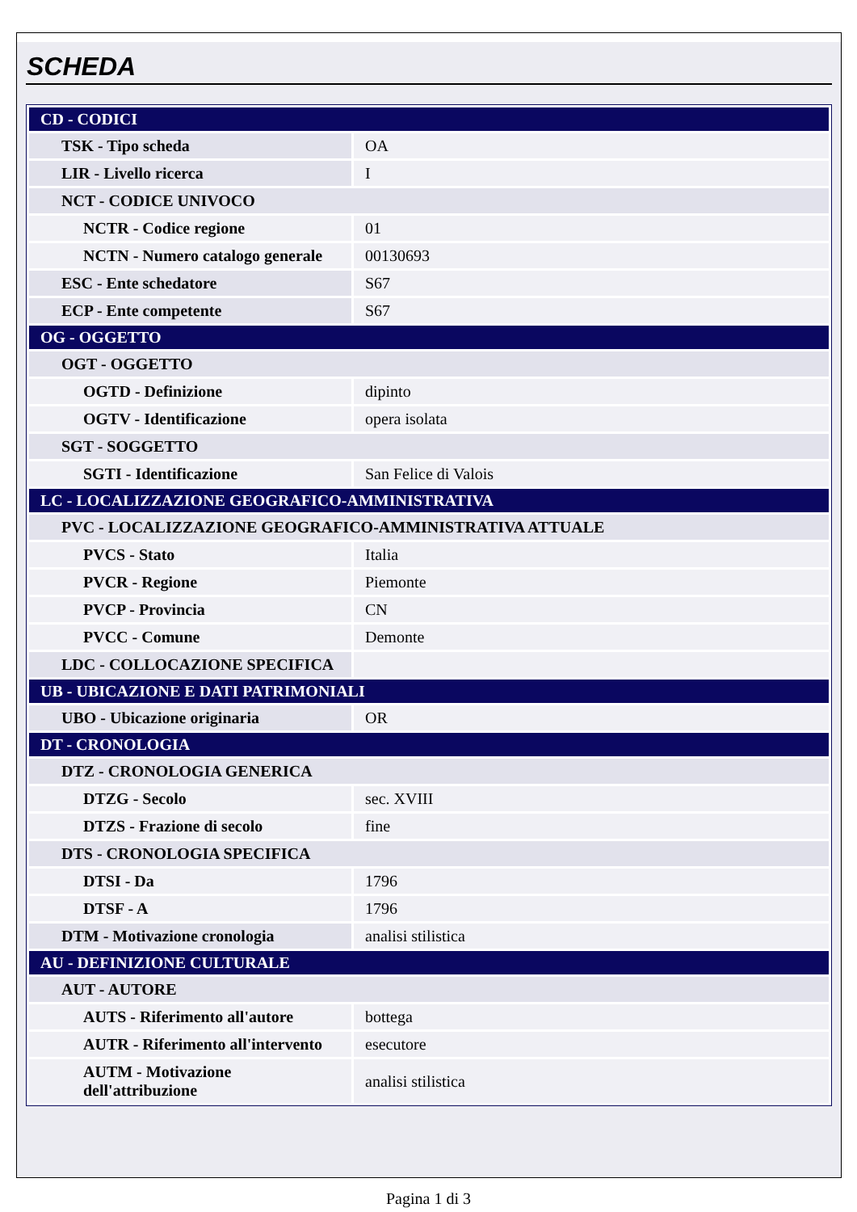SCHEDA
| CD - CODICI | |
| TSK - Tipo scheda | OA |
| LIR - Livello ricerca | I |
| NCT - CODICE UNIVOCO | |
| NCTR - Codice regione | 01 |
| NCTN - Numero catalogo generale | 00130693 |
| ESC - Ente schedatore | S67 |
| ECP - Ente competente | S67 |
| OG - OGGETTO | |
| OGT - OGGETTO | |
| OGTD - Definizione | dipinto |
| OGTV - Identificazione | opera isolata |
| SGT - SOGGETTO | |
| SGTI - Identificazione | San Felice di Valois |
| LC - LOCALIZZAZIONE GEOGRAFICO-AMMINISTRATIVA | |
| PVC - LOCALIZZAZIONE GEOGRAFICO-AMMINISTRATIVA ATTUALE | |
| PVCS - Stato | Italia |
| PVCR - Regione | Piemonte |
| PVCP - Provincia | CN |
| PVCC - Comune | Demonte |
| LDC - COLLOCAZIONE SPECIFICA | |
| UB - UBICAZIONE E DATI PATRIMONIALI | |
| UBO - Ubicazione originaria | OR |
| DT - CRONOLOGIA | |
| DTZ - CRONOLOGIA GENERICA | |
| DTZG - Secolo | sec. XVIII |
| DTZS - Frazione di secolo | fine |
| DTS - CRONOLOGIA SPECIFICA | |
| DTSI - Da | 1796 |
| DTSF - A | 1796 |
| DTM - Motivazione cronologia | analisi stilistica |
| AU - DEFINIZIONE CULTURALE | |
| AUT - AUTORE | |
| AUTS - Riferimento all'autore | bottega |
| AUTR - Riferimento all'intervento | esecutore |
| AUTM - Motivazione dell'attribuzione | analisi stilistica |
Pagina 1 di 3